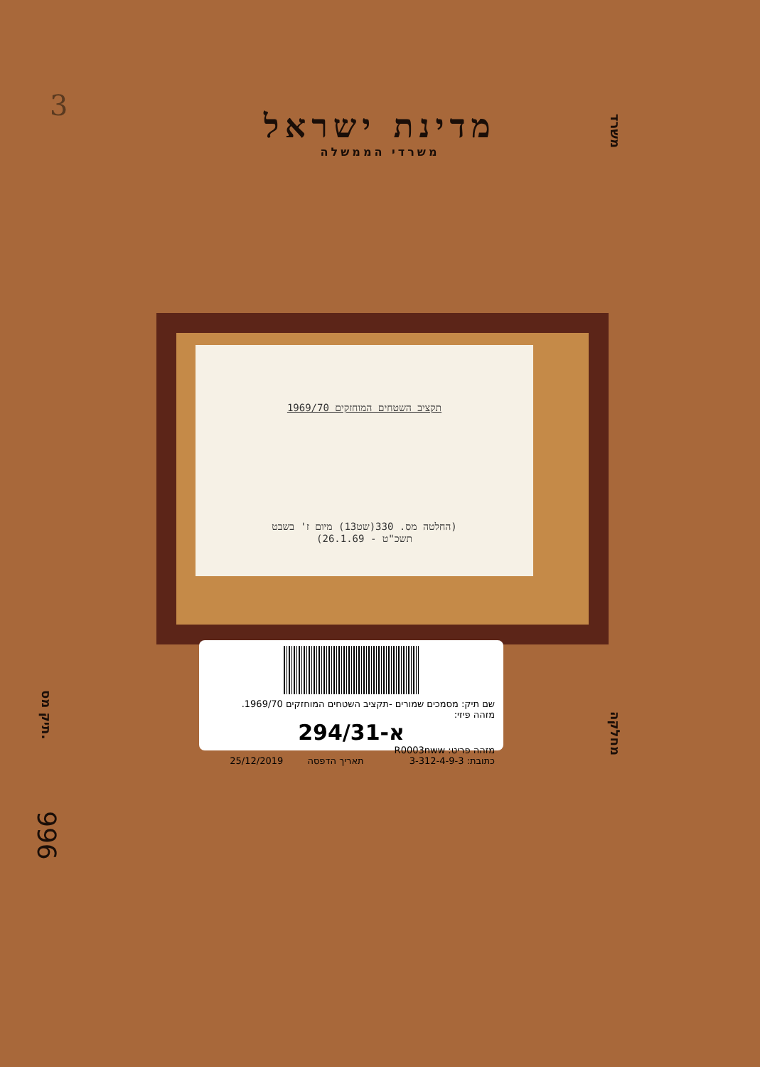3
מדינת ישראל
משרדי הממשלה
משרד
מחלקה
תיק מס.
996
תקציב השטחים המוחזקים 1969/70
(החלטה מס. 330(שט13) מיום ז' בשבט
תשכ"ט - 26.1.69)
שם תיק: מסמכים שמורים -תקציב השטחים המוחזקים 1969/70.
מזהה פיזי:
א-294/31
מזהה פריט: R0003nww
כתובת: 3-312-4-9-3 תאריך הדפסה 25/12/2019